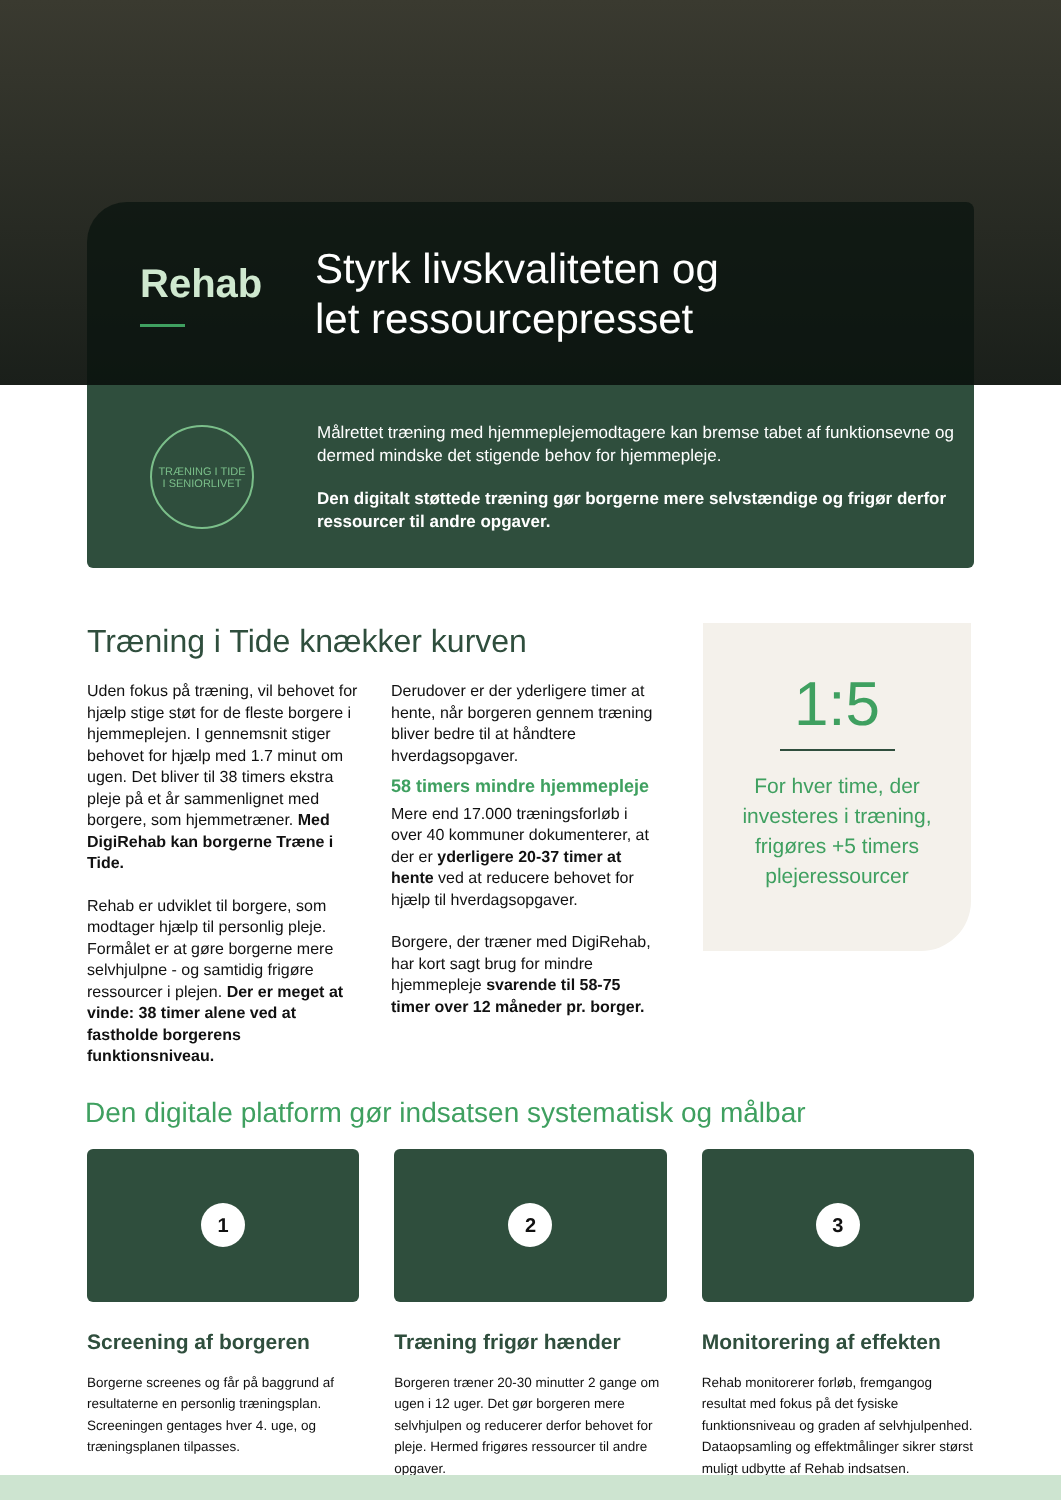Rehab
Styrk livskvaliteten og
let ressourcepresset
TRÆNING I TIDE
I SENIORLIVET
Målrettet træning med hjemmeplejemodtagere kan bremse tabet af funktionsevne og dermed mindske det stigende behov for hjemmepleje.
Den digitalt støttede træning gør borgerne mere selvstændige og frigør derfor ressourcer til andre opgaver.
Træning i Tide knækker kurven
Uden fokus på træning, vil behovet for hjælp stige støt for de fleste borgere i hjemmeplejen. I gennemsnit stiger behovet for hjælp med 1.7 minut om ugen. Det bliver til 38 timers ekstra pleje på et år sammenlignet med borgere, som hjemmetræner. Med DigiRehab kan borgerne Træne i Tide.
Rehab er udviklet til borgere, som modtager hjælp til personlig pleje. Formålet er at gøre borgerne mere selvhjulpne - og samtidig frigøre ressourcer i plejen. Der er meget at vinde: 38 timer alene ved at fastholde borgerens funktionsniveau.
Derudover er der yderligere timer at hente, når borgeren gennem træning bliver bedre til at håndtere hverdagsopgaver.
58 timers mindre hjemmepleje
Mere end 17.000 træningsforløb i over 40 kommuner dokumenterer, at der er yderligere 20-37 timer at hente ved at reducere behovet for hjælp til hverdagsopgaver.
Borgere, der træner med DigiRehab, har kort sagt brug for mindre hjemmepleje svarende til 58-75 timer over 12 måneder pr. borger.
1:5
For hver time, der investeres i træning, frigøres +5 timers plejeressourcer
Den digitale platform gør indsatsen systematisk og målbar
1
Screening af borgeren
Borgerne screenes og får på baggrund af resultaterne en personlig træningsplan. Screeningen gentages hver 4. uge, og træningsplanen tilpasses.
2
Træning frigør hænder
Borgeren træner 20-30 minutter 2 gange om ugen i 12 uger. Det gør borgeren mere selvhjulpen og reducerer derfor behovet for pleje. Hermed frigøres ressourcer til andre opgaver.
3
Monitorering af effekten
Rehab monitorerer forløb, fremgangog resultat med fokus på det fysiske funktionsniveau og graden af selvhjulpenhed. Dataopsamling og effektmålinger sikrer størst muligt udbytte af Rehab indsatsen.